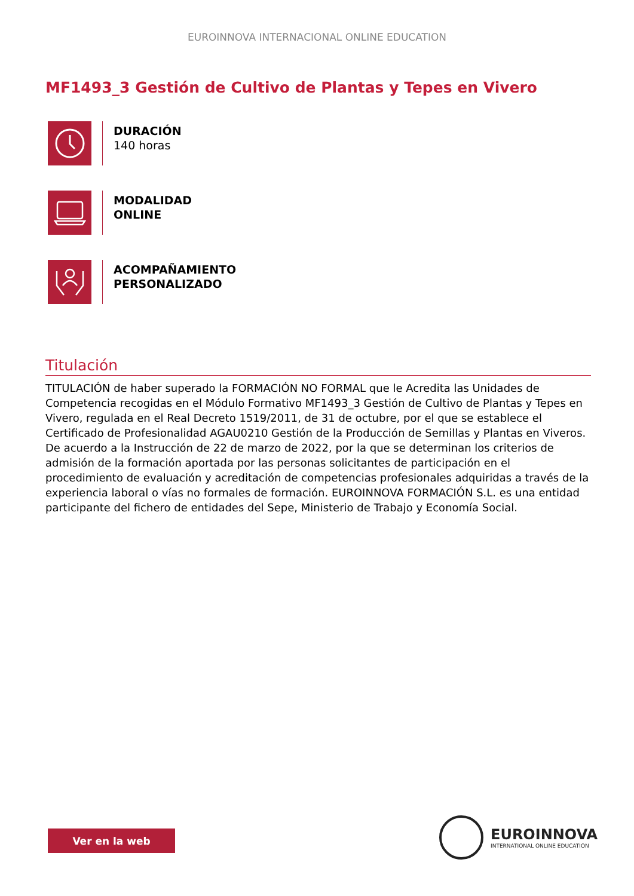EUROINNOVA INTERNACIONAL ONLINE EDUCATION
MF1493_3 Gestión de Cultivo de Plantas y Tepes en Vivero
DURACIÓN
140 horas
MODALIDAD
ONLINE
ACOMPAÑAMIENTO
PERSONALIZADO
Titulación
TITULACIÓN de haber superado la FORMACIÓN NO FORMAL que le Acredita las Unidades de Competencia recogidas en el Módulo Formativo MF1493_3 Gestión de Cultivo de Plantas y Tepes en Vivero, regulada en el Real Decreto 1519/2011, de 31 de octubre, por el que se establece el Certificado de Profesionalidad AGAU0210 Gestión de la Producción de Semillas y Plantas en Viveros. De acuerdo a la Instrucción de 22 de marzo de 2022, por la que se determinan los criterios de admisión de la formación aportada por las personas solicitantes de participación en el procedimiento de evaluación y acreditación de competencias profesionales adquiridas a través de la experiencia laboral o vías no formales de formación. EUROINNOVA FORMACIÓN S.L. es una entidad participante del fichero de entidades del Sepe, Ministerio de Trabajo y Economía Social.
Ver en la web
EUROINNOVA
INTERNATIONAL ONLINE EDUCATION